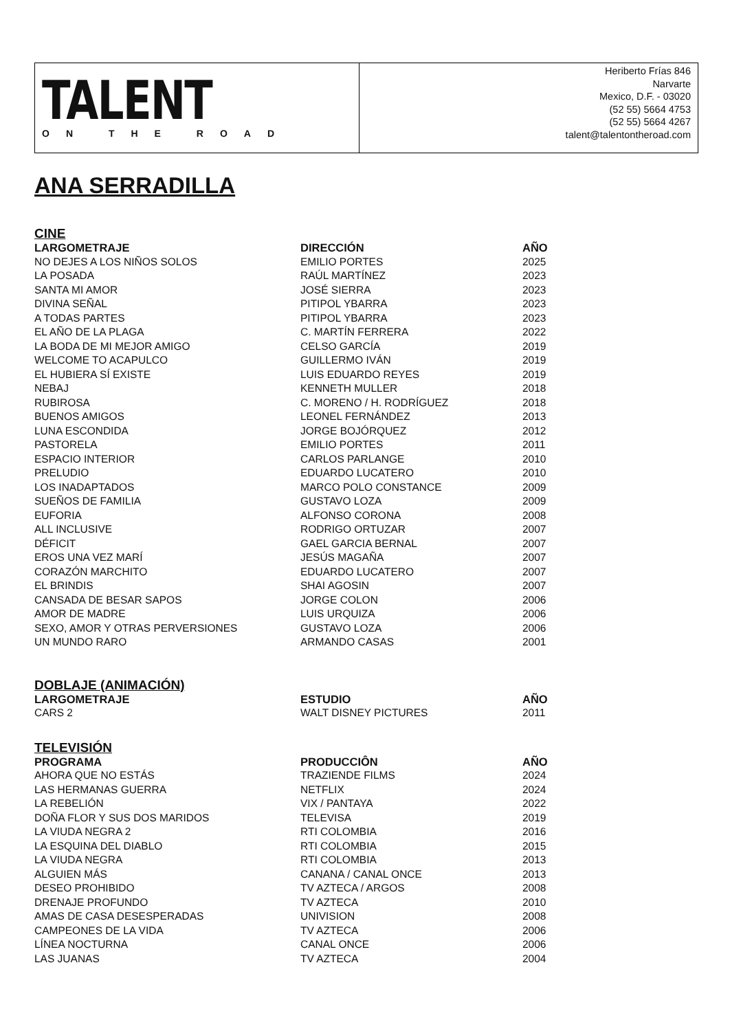TALENT
ON THE ROAD
Heriberto Frías 846
Narvarte
Mexico, D.F. - 03020
(52 55) 5664 4753
(52 55) 5664 4267
talent@talentontheroad.com
ANA SERRADILLA
CINE
| LARGOMETRAJE | DIRECCIÓN | AÑO |
| --- | --- | --- |
| NO DEJES A LOS NIÑOS SOLOS | EMILIO PORTES | 2025 |
| LA POSADA | RAÚL MARTÍNEZ | 2023 |
| SANTA MI AMOR | JOSÉ SIERRA | 2023 |
| DIVINA SEÑAL | PITIPOL YBARRA | 2023 |
| A TODAS PARTES | PITIPOL YBARRA | 2023 |
| EL AÑO DE LA PLAGA | C. MARTÍN FERRERA | 2022 |
| LA BODA DE MI MEJOR AMIGO | CELSO GARCÍA | 2019 |
| WELCOME TO ACAPULCO | GUILLERMO IVÁN | 2019 |
| EL HUBIERA SÍ EXISTE | LUIS EDUARDO REYES | 2019 |
| NEBAJ | KENNETH MULLER | 2018 |
| RUBIROSA | C. MORENO / H. RODRÍGUEZ | 2018 |
| BUENOS AMIGOS | LEONEL FERNÁNDEZ | 2013 |
| LUNA ESCONDIDA | JORGE BOJÓRQUEZ | 2012 |
| PASTORELA | EMILIO PORTES | 2011 |
| ESPACIO INTERIOR | CARLOS PARLANGE | 2010 |
| PRELUDIO | EDUARDO LUCATERO | 2010 |
| LOS INADAPTADOS | MARCO POLO CONSTANCE | 2009 |
| SUEÑOS DE FAMILIA | GUSTAVO LOZA | 2009 |
| EUFORIA | ALFONSO CORONA | 2008 |
| ALL INCLUSIVE | RODRIGO ORTUZAR | 2007 |
| DÉFICIT | GAEL GARCIA BERNAL | 2007 |
| EROS UNA VEZ MARÍ | JESÚS MAGAÑA | 2007 |
| CORAZÓN MARCHITO | EDUARDO LUCATERO | 2007 |
| EL BRINDIS | SHAI AGOSIN | 2007 |
| CANSADA DE BESAR SAPOS | JORGE COLON | 2006 |
| AMOR DE MADRE | LUIS URQUIZA | 2006 |
| SEXO, AMOR Y OTRAS PERVERSIONES | GUSTAVO LOZA | 2006 |
| UN MUNDO RARO | ARMANDO CASAS | 2001 |
DOBLAJE (ANIMACIÓN)
| LARGOMETRAJE | ESTUDIO | AÑO |
| --- | --- | --- |
| CARS 2 | WALT DISNEY PICTURES | 2011 |
TELEVISIÓN
| PROGRAMA | PRODUCCIÔN | AÑO |
| --- | --- | --- |
| AHORA QUE NO ESTÁS | TRAZIENDE FILMS | 2024 |
| LAS HERMANAS GUERRA | NETFLIX | 2024 |
| LA REBELIÓN | VIX / PANTAYA | 2022 |
| DOÑA FLOR Y SUS DOS MARIDOS | TELEVISA | 2019 |
| LA VIUDA NEGRA 2 | RTI COLOMBIA | 2016 |
| LA ESQUINA DEL DIABLO | RTI COLOMBIA | 2015 |
| LA VIUDA NEGRA | RTI COLOMBIA | 2013 |
| ALGUIEN MÁS | CANANA / CANAL ONCE | 2013 |
| DESEO PROHIBIDO | TV AZTECA / ARGOS | 2008 |
| DRENAJE PROFUNDO | TV AZTECA | 2010 |
| AMAS DE CASA DESESPERADAS | UNIVISION | 2008 |
| CAMPEONES DE LA VIDA | TV AZTECA | 2006 |
| LÍNEA NOCTURNA | CANAL ONCE | 2006 |
| LAS JUANAS | TV AZTECA | 2004 |